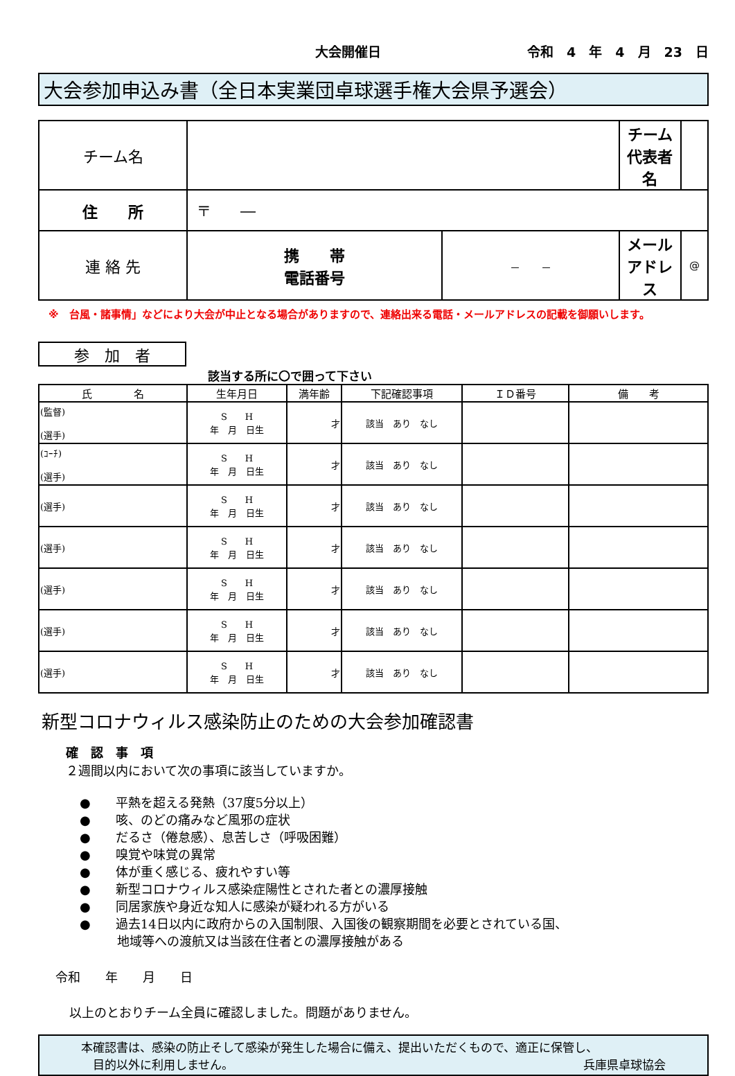大会開催日 令和　4　年　4　月　23　日
大会参加申込み書（全日本実業団卓球選手権大会県予選会）
| チーム名 | | | チーム 代表者名 | |
| 住 所 | 〒 ― | | | |
| 連 絡 先 | 携 帯 電話番号 | － － | メール アドレス | @ |
※　台風・諸事情」などにより大会が中止となる場合がありますので、連絡出来る電話・メールアドレスの記載を御願いします。
参　加　者
該当する所に〇で囲って下さい
| 氏 名 | 生年月日 | 満年齢 | 下記確認事項 | ＩＤ番号 | 備 考 |
| --- | --- | --- | --- | --- | --- |
| (監督) (選手) | S H 年 月 日生 | 才 | 該当 あり なし | | |
| (ｺｰﾁ) (選手) | S H 年 月 日生 | 才 | 該当 あり なし | | |
| (選手) | S H 年 月 日生 | 才 | 該当 あり なし | | |
| (選手) | S H 年 月 日生 | 才 | 該当 あり なし | | |
| (選手) | S H 年 月 日生 | 才 | 該当 あり なし | | |
| (選手) | S H 年 月 日生 | 才 | 該当 あり なし | | |
| (選手) | S H 年 月 日生 | 才 | 該当 あり なし | | |
新型コロナウィルス感染防止のための大会参加確認書
確　認　事　項
２週間以内において次の事項に該当していますか。
●　　平熱を超える発熱（37度5分以上）
●　　咳、のどの痛みなど風邪の症状
●　　だるさ（倦怠感）、息苦しさ（呼吸困難）
●　　嗅覚や味覚の異常
●　　体が重く感じる、疲れやすい等
●　　新型コロナウィルス感染症陽性とされた者との濃厚接触
●　　同居家族や身近な知人に感染が疑われる方がいる
●　　過去14日以内に政府からの入国制限、入国後の観察期間を必要とされている国、
　　　地域等への渡航又は当該在住者との濃厚接触がある
令和　　年　　月　　日
以上のとおりチーム全員に確認しました。問題がありません。
本確認書は、感染の防止そして感染が発生した場合に備え、提出いただくもので、適正に保管し、
　目的以外に利用しません。 兵庫県卓球協会